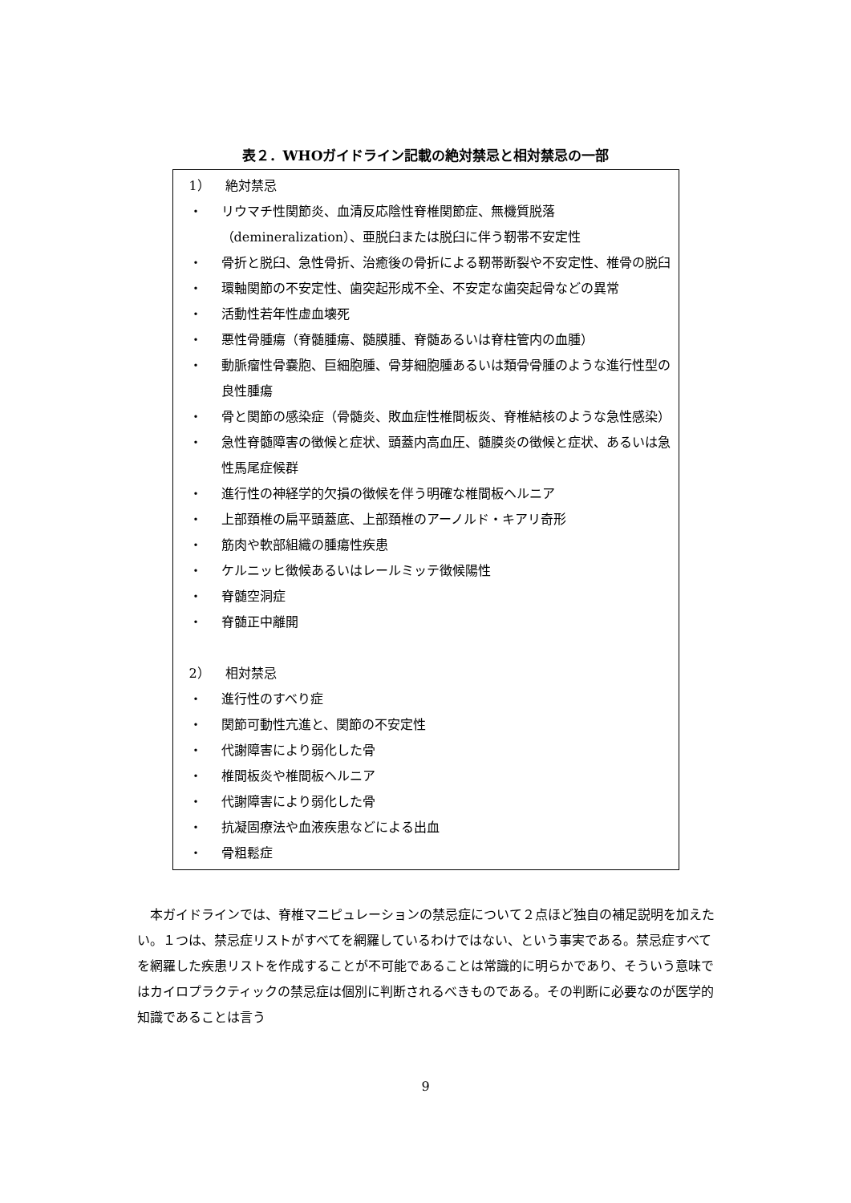表２．WHOガイドライン記載の絶対禁忌と相対禁忌の一部
| 1） 絶対禁忌 ・ リウマチ性関節炎、血清反応陰性脊椎関節症、無機質脱落（demineralization）、亜脱臼または脱臼に伴う靭帯不安定性 ・ 骨折と脱臼、急性骨折、治癒後の骨折による靭帯断裂や不安定性、椎骨の脱臼 ・ 環軸関節の不安定性、歯突起形成不全、不安定な歯突起骨などの異常 ・ 活動性若年性虚血壊死 ・ 悪性骨腫瘍（脊髄腫瘍、髄膜腫、脊髄あるいは脊柱管内の血腫） ・ 動脈瘤性骨嚢胞、巨細胞腫、骨芽細胞腫あるいは類骨骨腫のような進行性型の良性腫瘍 ・ 骨と関節の感染症（骨髄炎、敗血症性椎間板炎、脊椎結核のような急性感染） ・ 急性脊髄障害の徴候と症状、頭蓋内高血圧、髄膜炎の徴候と症状、あるいは急性馬尾症候群 ・ 進行性の神経学的欠損の徴候を伴う明確な椎間板ヘルニア ・ 上部頚椎の扁平頭蓋底、上部頚椎のアーノルド・キアリ奇形 ・ 筋肉や軟部組織の腫瘍性疾患 ・ ケルニッヒ徴候あるいはレールミッテ徴候陽性 ・ 脊髄空洞症 ・ 脊髄正中離開 2） 相対禁忌 ・ 進行性のすべり症 ・ 関節可動性亢進と、関節の不安定性 ・ 代謝障害により弱化した骨 ・ 椎間板炎や椎間板ヘルニア ・ 代謝障害により弱化した骨 ・ 抗凝固療法や血液疾患などによる出血 ・ 骨粗鬆症 |
本ガイドラインでは、脊椎マニピュレーションの禁忌症について２点ほど独自の補足説明を加えたい。１つは、禁忌症リストがすべてを網羅しているわけではない、という事実である。禁忌症すべてを網羅した疾患リストを作成することが不可能であることは常識的に明らかであり、そういう意味ではカイロプラクティックの禁忌症は個別に判断されるべきものである。その判断に必要なのが医学的知識であることは言う
9